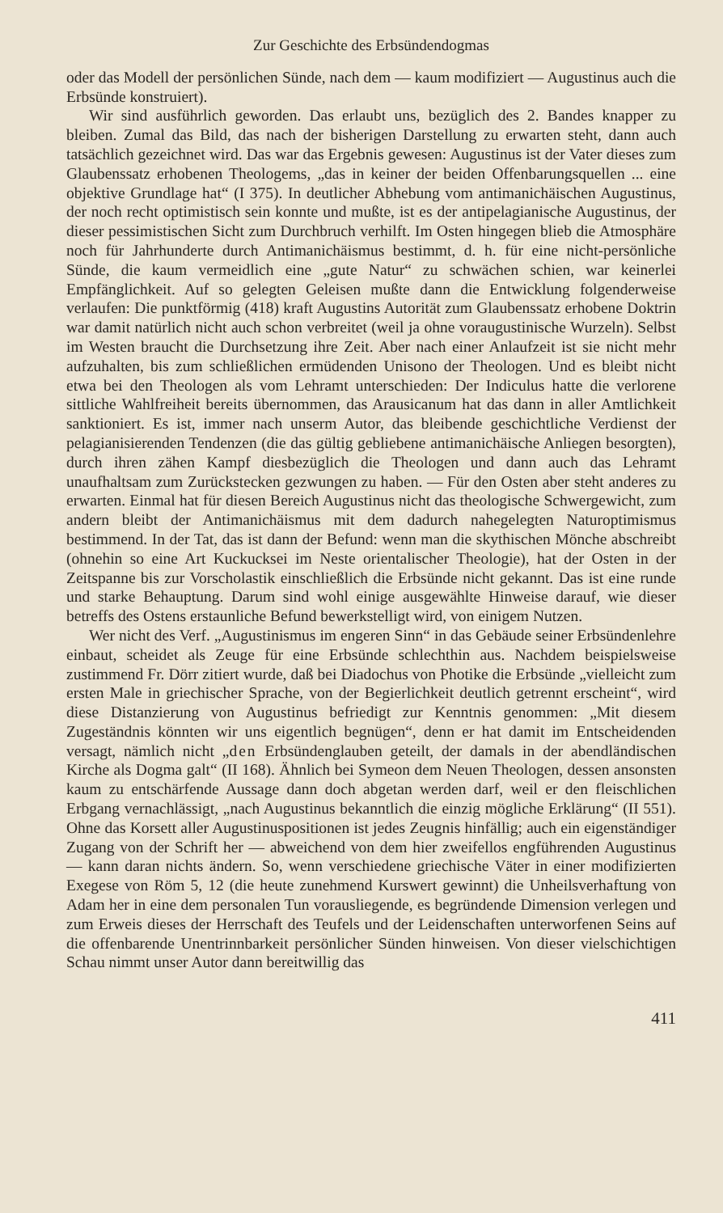Zur Geschichte des Erbsündendogmas
oder das Modell der persönlichen Sünde, nach dem — kaum modifiziert — Augustinus auch die Erbsünde konstruiert).
Wir sind ausführlich geworden. Das erlaubt uns, bezüglich des 2. Bandes knapper zu bleiben. Zumal das Bild, das nach der bisherigen Darstellung zu erwarten steht, dann auch tatsächlich gezeichnet wird. Das war das Ergebnis gewesen: Augustinus ist der Vater dieses zum Glaubenssatz erhobenen Theologems, „das in keiner der beiden Offenbarungsquellen ... eine objektive Grundlage hat“ (I 375). In deutlicher Abhebung vom antimanichäischen Augustinus, der noch recht optimistisch sein konnte und mußte, ist es der antipelagianische Augustinus, der dieser pessimistischen Sicht zum Durchbruch verhilft. Im Osten hingegen blieb die Atmosphäre noch für Jahrhunderte durch Antimanichäismus bestimmt, d. h. für eine nicht-persönliche Sünde, die kaum vermeidlich eine „gute Natur“ zu schwächen schien, war keinerlei Empfänglichkeit. Auf so gelegten Geleisen mußte dann die Entwicklung folgenderweise verlaufen: Die punktförmig (418) kraft Augustins Autorität zum Glaubenssatz erhobene Doktrin war damit natürlich nicht auch schon verbreitet (weil ja ohne voraugustinische Wurzeln). Selbst im Westen braucht die Durchsetzung ihre Zeit. Aber nach einer Anlaufzeit ist sie nicht mehr aufzuhalten, bis zum schließlichen ermüdenden Unisono der Theologen. Und es bleibt nicht etwa bei den Theologen als vom Lehramt unterschieden: Der Indiculus hatte die verlorene sittliche Wahlfreiheit bereits übernommen, das Arausicanum hat das dann in aller Amtlichkeit sanktioniert. Es ist, immer nach unserm Autor, das bleibende geschichtliche Verdienst der pelagianisierenden Tendenzen (die das gültig gebliebene antimanichäische Anliegen besorgten), durch ihren zähen Kampf diesbezüglich die Theologen und dann auch das Lehramt unaufhaltsam zum Zurückstecken gezwungen zu haben. — Für den Osten aber steht anderes zu erwarten. Einmal hat für diesen Bereich Augustinus nicht das theologische Schwergewicht, zum andern bleibt der Antimanichäismus mit dem dadurch nahegelegten Naturoptimismus bestimmend. In der Tat, das ist dann der Befund: wenn man die skythischen Mönche abschreibt (ohnehin so eine Art Kuckucksei im Neste orientalischer Theologie), hat der Osten in der Zeitspanne bis zur Vorscholastik einschließlich die Erbsünde nicht gekannt. Das ist eine runde und starke Behauptung. Darum sind wohl einige ausgewählte Hinweise darauf, wie dieser betreffs des Ostens erstaunliche Befund bewerkstelligt wird, von einigem Nutzen.
Wer nicht des Verf. „Augustinismus im engeren Sinn“ in das Gebäude seiner Erbsündenlehre einbaut, scheidet als Zeuge für eine Erbsünde schlechthin aus. Nachdem beispielsweise zustimmend Fr. Dörr zitiert wurde, daß bei Diadochus von Photike die Erbsünde „vielleicht zum ersten Male in griechischer Sprache, von der Begierlichkeit deutlich getrennt erscheint“, wird diese Distanzierung von Augustinus befriedigt zur Kenntnis genommen: „Mit diesem Zugeständnis könnten wir uns eigentlich begnügen“, denn er hat damit im Entscheidenden versagt, nämlich nicht „den Erbsündenglauben geteilt, der damals in der abendländischen Kirche als Dogma galt“ (II 168). Ähnlich bei Symeon dem Neuen Theologen, dessen ansonsten kaum zu entschärfende Aussage dann doch abgetan werden darf, weil er den fleischlichen Erbgang vernachlässigt, „nach Augustinus bekanntlich die einzig mögliche Erklärung“ (II 551). Ohne das Korsett aller Augustinuspositionen ist jedes Zeugnis hinfällig; auch ein eigenständiger Zugang von der Schrift her — abweichend von dem hier zweifellos engführenden Augustinus — kann daran nichts ändern. So, wenn verschiedene griechische Väter in einer modifizierten Exegese von Röm 5, 12 (die heute zunehmend Kurswert gewinnt) die Unheilsverhaftung von Adam her in eine dem personalen Tun vorausliegende, es begründende Dimension verlegen und zum Erweis dieses der Herrschaft des Teufels und der Leidenschaften unterworfenen Seins auf die offenbarende Unentrinnbarkeit persönlicher Sünden hinweisen. Von dieser vielschichtigen Schau nimmt unser Autor dann bereitwillig das
411